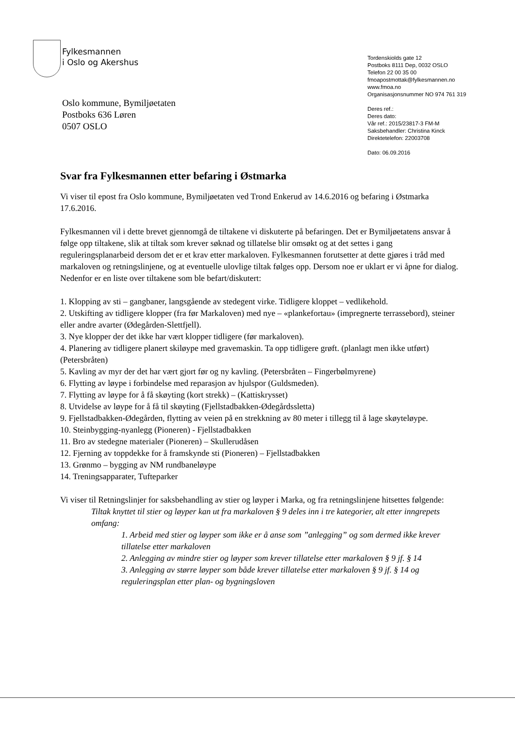Fylkesmannen
i Oslo og Akershus
Tordenskiolds gate 12
Postboks 8111 Dep, 0032 OSLO
Telefon 22 00 35 00
fmoapostmottak@fylkesmannen.no
www.fmoa.no
Organisasjonsnummer NO 974 761 319
Deres ref.:
Deres dato:
Vår ref.: 2015/23817-3 FM-M
Saksbehandler: Christina Kinck
Direktetelefon: 22003708
Dato: 06.09.2016
Oslo kommune, Bymiljøetaten
Postboks 636 Løren
0507 OSLO
Svar fra Fylkesmannen etter befaring i Østmarka
Vi viser til epost fra Oslo kommune, Bymiljøetaten ved Trond Enkerud av 14.6.2016 og befaring i Østmarka 17.6.2016.
Fylkesmannen vil i dette brevet gjennomgå de tiltakene vi diskuterte på befaringen. Det er Bymiljøetatens ansvar å følge opp tiltakene, slik at tiltak som krever søknad og tillatelse blir omsøkt og at det settes i gang reguleringsplanarbeid dersom det er et krav etter markaloven. Fylkesmannen forutsetter at dette gjøres i tråd med markaloven og retningslinjene, og at eventuelle ulovlige tiltak følges opp. Dersom noe er uklart er vi åpne for dialog. Nedenfor er en liste over tiltakene som ble befart/diskutert:
1. Klopping av sti – gangbaner, langsgående av stedegent virke. Tidligere kloppet – vedlikehold.
2. Utskifting av tidligere klopper (fra før Markaloven) med nye – «plankefortau» (impregnerte terrassebord), steiner eller andre avarter (Ødegården-Slettfjell).
3. Nye klopper der det ikke har vært klopper tidligere (før markaloven).
4. Planering av tidligere planert skiløype med gravemaskin. Ta opp tidligere grøft. (planlagt men ikke utført) (Petersbråten)
5. Kavling av myr der det har vært gjort før og ny kavling. (Petersbråten – Fingerbølmyrene)
6. Flytting av løype i forbindelse med reparasjon av hjulspor (Guldsmeden).
7. Flytting av løype for å få skøyting (kort strekk) – (Kattiskrysset)
8. Utvidelse av løype for å få til skøyting (Fjellstadbakken-Ødegårdssletta)
9. Fjellstadbakken-Ødegården, flytting av veien på en strekkning av 80 meter i tillegg til å lage skøyteløype.
10. Steinbygging-nyanlegg (Pioneren) - Fjellstadbakken
11. Bro av stedegne materialer (Pioneren) – Skullerudåsen
12. Fjerning av toppdekke for å framskynde sti (Pioneren) – Fjellstadbakken
13. Grønmo – bygging av NM rundbaneløype
14. Treningsapparater, Tufteparker
Vi viser til Retningslinjer for saksbehandling av stier og løyper i Marka, og fra retningslinjene hitsettes følgende:
Tiltak knyttet til stier og løyper kan ut fra markaloven § 9 deles inn i tre kategorier, alt etter inngrepets omfang:
1. Arbeid med stier og løyper som ikke er å anse som ”anlegging” og som dermed ikke krever tillatelse etter markaloven
2. Anlegging av mindre stier og løyper som krever tillatelse etter markaloven § 9 jf. § 14
3. Anlegging av større løyper som både krever tillatelse etter markaloven § 9 jf. § 14 og reguleringsplan etter plan- og bygningsloven